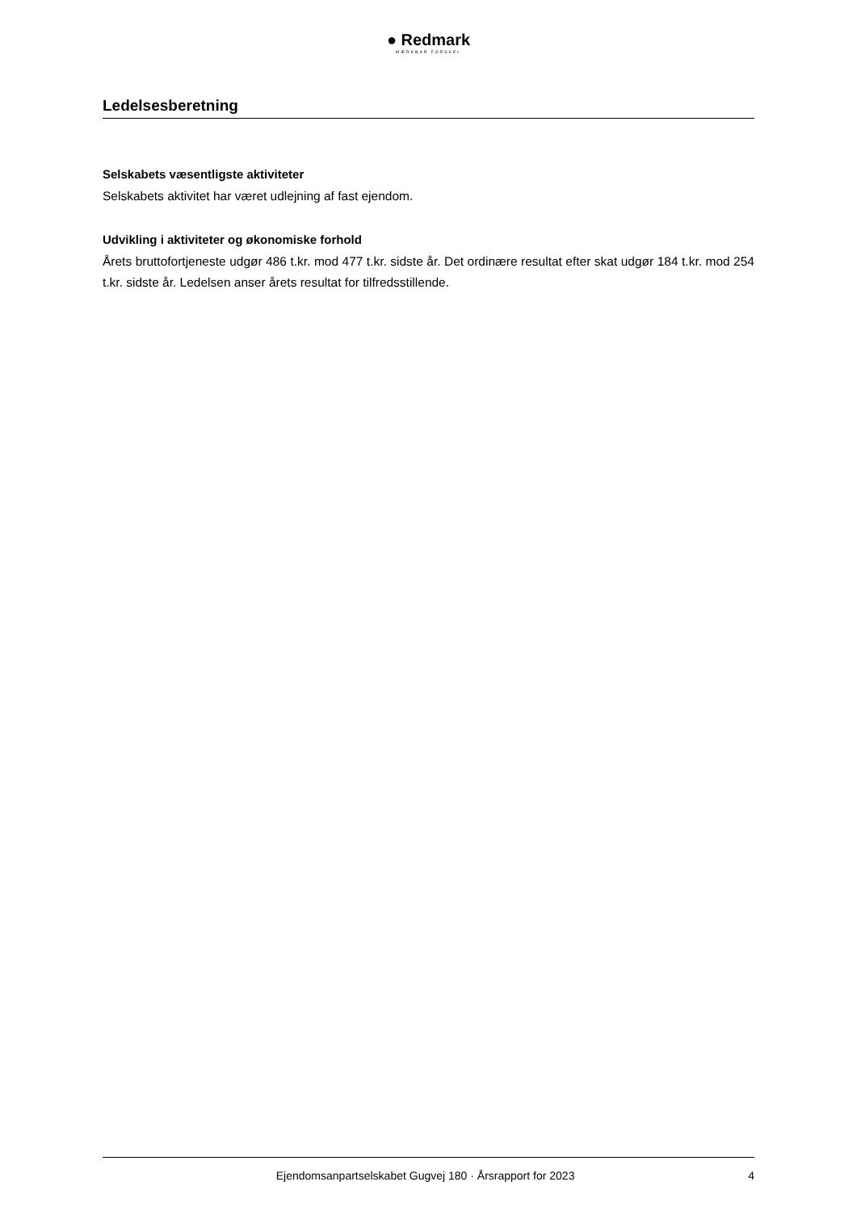● Redmark
MÆRKBAR FORSKEL
Ledelsesberetning
Selskabets væsentligste aktiviteter
Selskabets aktivitet har været udlejning af fast ejendom.
Udvikling i aktiviteter og økonomiske forhold
Årets bruttofortjeneste udgør 486 t.kr. mod 477 t.kr. sidste år. Det ordinære resultat efter skat udgør 184 t.kr. mod 254 t.kr. sidste år. Ledelsen anser årets resultat for tilfredsstillende.
Ejendomsanpartselskabet Gugvej 180 · Årsrapport for 2023 4